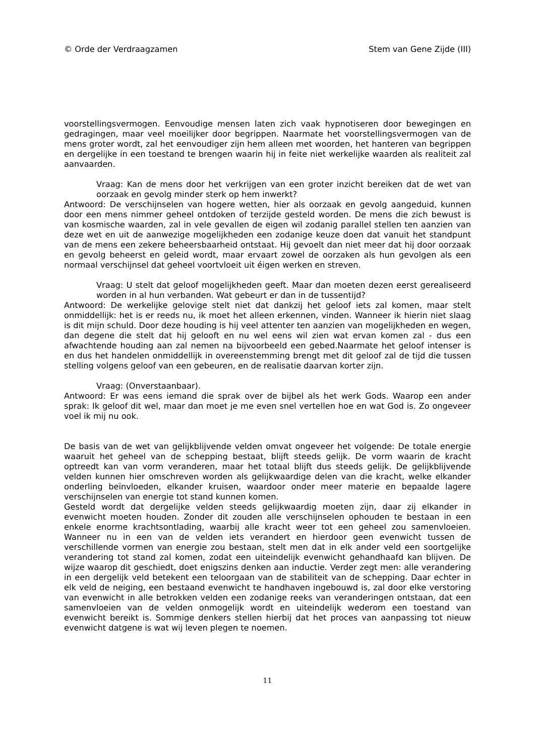© Orde der Verdraagzamen Stem van Gene Zijde (III)
voorstellingsvermogen. Eenvoudige mensen laten zich vaak hypnotiseren door bewegingen en gedragingen, maar veel moeilijker door begrippen. Naarmate het voorstellingsvermogen van de mens groter wordt, zal het eenvoudiger zijn hem alleen met woorden, het hanteren van begrippen en dergelijke in een toestand te brengen waarin hij in feite niet werkelijke waarden als realiteit zal aanvaarden.
Vraag: Kan de mens door het verkrijgen van een groter inzicht bereiken dat de wet van oorzaak en gevolg minder sterk op hem inwerkt?
Antwoord: De verschijnselen van hogere wetten, hier als oorzaak en gevolg aangeduid, kunnen door een mens nimmer geheel ontdoken of terzijde gesteld worden. De mens die zich bewust is van kosmische waarden, zal in vele gevallen de eigen wil zodanig parallel stellen ten aanzien van deze wet en uit de aanwezige mogelijkheden een zodanige keuze doen dat vanuit het standpunt van de mens een zekere beheersbaarheid ontstaat. Hij gevoelt dan niet meer dat hij door oorzaak en gevolg beheerst en geleid wordt, maar ervaart zowel de oorzaken als hun gevolgen als een normaal verschijnsel dat geheel voortvloeit uit éigen werken en streven.
Vraag: U stelt dat geloof mogelijkheden geeft. Maar dan moeten dezen eerst gerealiseerd worden in al hun verbanden. Wat gebeurt er dan in de tussentijd?
Antwoord: De werkelijke gelovige stelt niet dat dankzij het geloof iets zal komen, maar stelt onmiddellijk: het is er reeds nu, ik moet het alleen erkennen, vinden. Wanneer ik hierin niet slaag is dit mijn schuld. Door deze houding is hij veel attenter ten aanzien van mogelijkheden en wegen, dan degene die stelt dat hij gelooft en nu wel eens wil zien wat ervan komen zal - dus een afwachtende houding aan zal nemen na bijvoorbeeld een gebed.Naarmate het geloof intenser is en dus het handelen onmiddellijk in overeenstemming brengt met dit geloof zal de tijd die tussen stelling volgens geloof van een gebeuren, en de realisatie daarvan korter zijn.
Vraag: (Onverstaanbaar).
Antwoord: Er was eens iemand die sprak over de bijbel als het werk Gods. Waarop een ander sprak: Ik geloof dit wel, maar dan moet je me even snel vertellen hoe en wat God is. Zo ongeveer voel ik mij nu ook.
De basis van de wet van gelijkblijvende velden omvat ongeveer het volgende: De totale energie waaruit het geheel van de schepping bestaat, blijft steeds gelijk. De vorm waarin de kracht optreedt kan van vorm veranderen, maar het totaal blijft dus steeds gelijk. De gelijkblijvende velden kunnen hier omschreven worden als gelijkwaardige delen van die kracht, welke elkander onderling beïnvloeden, elkander kruisen, waardoor onder meer materie en bepaalde lagere verschijnselen van energie tot stand kunnen komen.
Gesteld wordt dat dergelijke velden steeds gelijkwaardig moeten zijn, daar zij elkander in evenwicht moeten houden. Zonder dit zouden alle verschijnselen ophouden te bestaan in een enkele enorme krachtsontlading, waarbij alle kracht weer tot een geheel zou samenvloeien. Wanneer nu in een van de velden iets verandert en hierdoor geen evenwicht tussen de verschillende vormen van energie zou bestaan, stelt men dat in elk ander veld een soortgelijke verandering tot stand zal komen, zodat een uiteindelijk evenwicht gehandhaafd kan blijven. De wijze waarop dit geschiedt, doet enigszins denken aan inductie. Verder zegt men: alle verandering in een dergelijk veld betekent een teloorgaan van de stabiliteit van de schepping. Daar echter in elk veld de neiging, een bestaand evenwicht te handhaven ingebouwd is, zal door elke verstoring van evenwicht in alle betrokken velden een zodanige reeks van veranderingen ontstaan, dat een samenvloeien van de velden onmogelijk wordt en uiteindelijk wederom een toestand van evenwicht bereikt is. Sommige denkers stellen hierbij dat het proces van aanpassing tot nieuw evenwicht datgene is wat wij leven plegen te noemen.
11